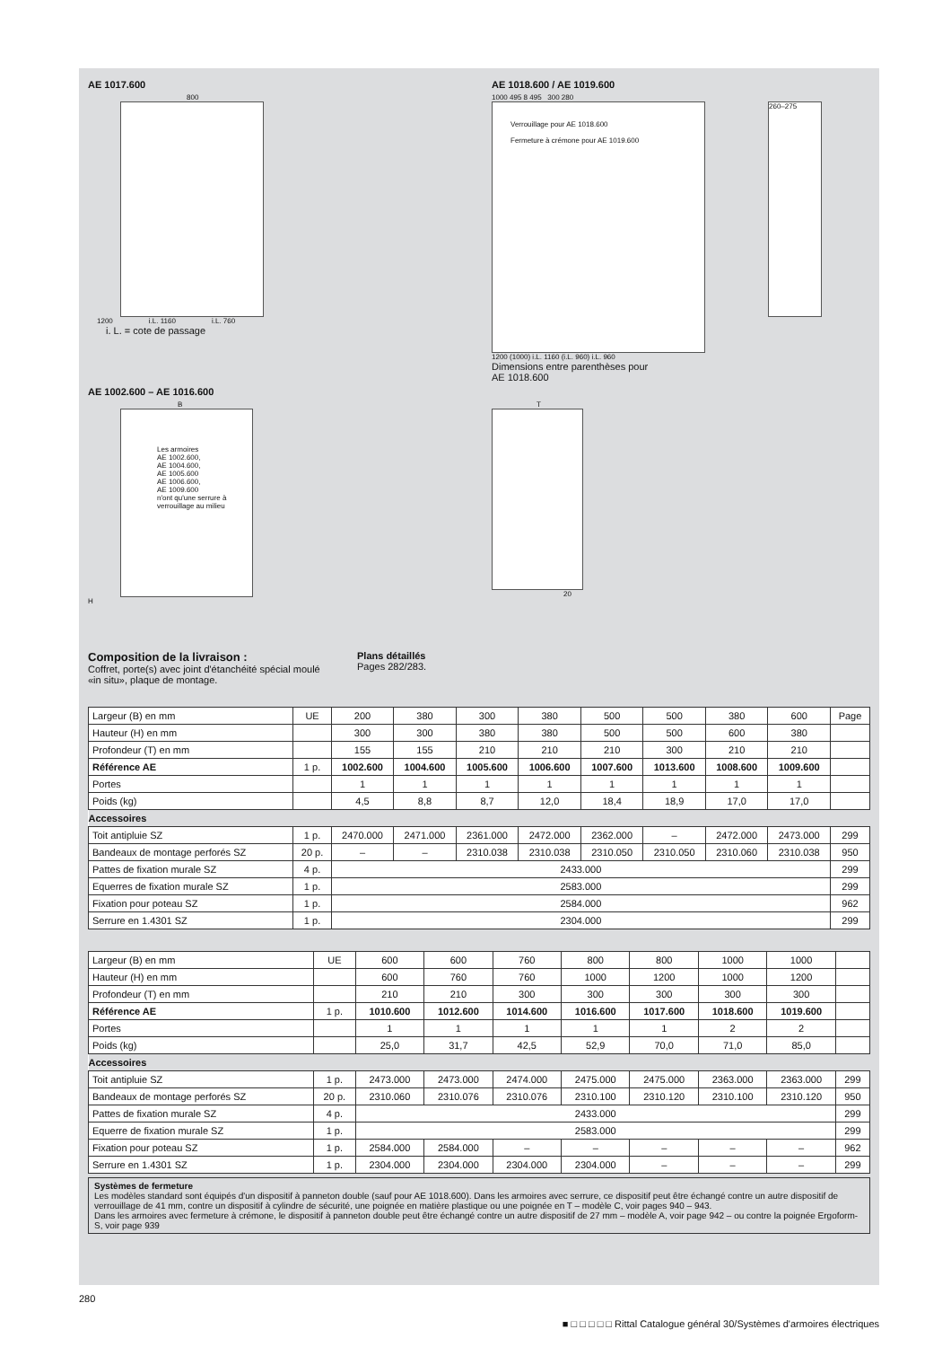AE 1017.600
800
1200 i.L. 1160 i.L. 760
i. L. = cote de passage
AE 1018.600 / AE 1019.600
1000 495 8 495 300 280
Verrouillage pour AE 1018.600
Fermeture à crémone pour AE 1019.600
260–275
1200 (1000) i.L. 1160 (i.L. 960) i.L. 960
Dimensions entre parenthèses pour
AE 1018.600
AE 1002.600 – AE 1016.600
B
Les armoires
AE 1002.600,
AE 1004.600,
AE 1005.600
AE 1006.600,
AE 1009.600
n'ont qu'une serrure à
verrouillage au milieu
H
T
20
Composition de la livraison :
Coffret, porte(s) avec joint d'étanchéité spécial moulé «in situ», plaque de montage.
Plans détaillés
Pages 282/283.
| Largeur (B) en mm | UE | 200 | 380 | 300 | 380 | 500 | 500 | 380 | 600 | Page |
| Hauteur (H) en mm | | 300 | 300 | 380 | 380 | 500 | 500 | 600 | 380 | |
| Profondeur (T) en mm | | 155 | 155 | 210 | 210 | 210 | 300 | 210 | 210 | |
| Référence AE | 1 p. | 1002.600 | 1004.600 | 1005.600 | 1006.600 | 1007.600 | 1013.600 | 1008.600 | 1009.600 | |
| Portes | | 1 | 1 | 1 | 1 | 1 | 1 | 1 | 1 | |
| Poids (kg) | | 4,5 | 8,8 | 8,7 | 12,0 | 18,4 | 18,9 | 17,0 | 17,0 | |
| Accessoires | | | | | | | | | | |
| Toit antipluie SZ | 1 p. | 2470.000 | 2471.000 | 2361.000 | 2472.000 | 2362.000 | – | 2472.000 | 2473.000 | 299 |
| Bandeaux de montage perforés SZ | 20 p. | – | – | 2310.038 | 2310.038 | 2310.050 | 2310.050 | 2310.060 | 2310.038 | 950 |
| Pattes de fixation murale SZ | 4 p. | 2433.000 | | | | | | | | 299 |
| Equerres de fixation murale SZ | 1 p. | 2583.000 | | | | | | | | 299 |
| Fixation pour poteau SZ | 1 p. | 2584.000 | | | | | | | | 962 |
| Serrure en 1.4301 SZ | 1 p. | 2304.000 | | | | | | | | 299 |
| Largeur (B) en mm | UE | 600 | 600 | 760 | 800 | 800 | 1000 | 1000 | |
| Hauteur (H) en mm | | 600 | 760 | 760 | 1000 | 1200 | 1000 | 1200 | |
| Profondeur (T) en mm | | 210 | 210 | 300 | 300 | 300 | 300 | 300 | |
| Référence AE | 1 p. | 1010.600 | 1012.600 | 1014.600 | 1016.600 | 1017.600 | 1018.600 | 1019.600 | |
| Portes | | 1 | 1 | 1 | 1 | 1 | 2 | 2 | |
| Poids (kg) | | 25,0 | 31,7 | 42,5 | 52,9 | 70,0 | 71,0 | 85,0 | |
| Accessoires | | | | | | | | | |
| Toit antipluie SZ | 1 p. | 2473.000 | 2473.000 | 2474.000 | 2475.000 | 2475.000 | 2363.000 | 2363.000 | 299 |
| Bandeaux de montage perforés SZ | 20 p. | 2310.060 | 2310.076 | 2310.076 | 2310.100 | 2310.120 | 2310.100 | 2310.120 | 950 |
| Pattes de fixation murale SZ | 4 p. | 2433.000 | | | | | | | 299 |
| Equerre de fixation murale SZ | 1 p. | 2583.000 | | | | | | | 299 |
| Fixation pour poteau SZ | 1 p. | 2584.000 | 2584.000 | – | – | – | – | – | 962 |
| Serrure en 1.4301 SZ | 1 p. | 2304.000 | 2304.000 | 2304.000 | 2304.000 | – | – | – | 299 |
Systèmes de fermeture
Les modèles standard sont équipés d'un dispositif à panneton double (sauf pour AE 1018.600). Dans les armoires avec serrure, ce dispositif peut être échangé contre un autre dispositif de verrouillage de 41 mm, contre un dispositif à cylindre de sécurité, une poignée en matière plastique ou une poignée en T – modèle C, voir pages 940 – 943.
Dans les armoires avec fermeture à crémone, le dispositif à panneton double peut être échangé contre un autre dispositif de 27 mm – modèle A, voir page 942 – ou contre la poignée Ergoform-S, voir page 939
280
■ □ □ □ □ □ Rittal Catalogue général 30/Systèmes d'armoires électriques